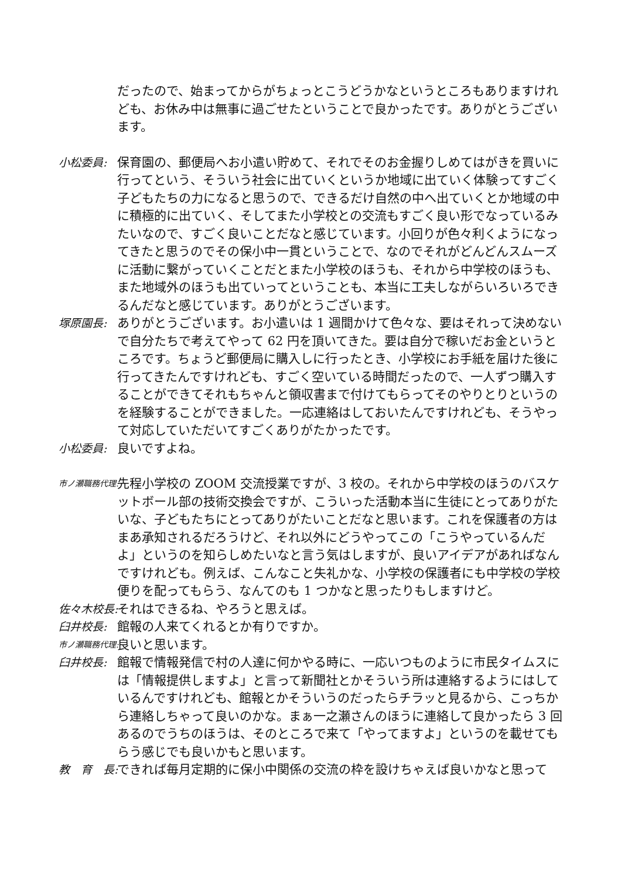だったので、始まってからがちょっとこうどうかなというところもありますけれども、お休み中は無事に過ごせたということで良かったです。ありがとうございます。
小松委員: 保育園の、郵便局へお小遣い貯めて、それでそのお金握りしめてはがきを買いに行ってという、そういう社会に出ていくというか地域に出ていく体験ってすごく子どもたちの力になると思うので、できるだけ自然の中へ出ていくとか地域の中に積極的に出ていく、そしてまた小学校との交流もすごく良い形でなっているみたいなので、すごく良いことだなと感じています。小回りが色々利くようになってきたと思うのでその保小中一貫ということで、なのでそれがどんどんスムーズに活動に繋がっていくことだとまた小学校のほうも、それから中学校のほうも、また地域外のほうも出ていってということも、本当に工夫しながらいろいろできるんだなと感じています。ありがとうございます。
塚原園長: ありがとうございます。お小遣いは 1 週間かけて色々な、要はそれって決めないで自分たちで考えてやって 62 円を頂いてきた。要は自分で稼いだお金というところです。ちょうど郵便局に購入しに行ったとき、小学校にお手紙を届けた後に行ってきたんですけれども、すごく空いている時間だったので、一人ずつ購入することができてそれもちゃんと領収書まで付けてもらってそのやりとりというのを経験することができました。一応連絡はしておいたんですけれども、そうやって対応していただいてすごくありがたかったです。
小松委員: 良いですよね。
市ノ瀬職務代理:
先程小学校の ZOOM 交流授業ですが、3 校の。それから中学校のほうのバスケットボール部の技術交換会ですが、こういった活動本当に生徒にとってありがたいな、子どもたちにとってありがたいことだなと思います。これを保護者の方はまあ承知されるだろうけど、それ以外にどうやってこの「こうやっているんだよ」というのを知らしめたいなと言う気はしますが、良いアイデアがあればなんですけれども。例えば、こんなこと失礼かな、小学校の保護者にも中学校の学校便りを配ってもらう、なんてのも 1 つかなと思ったりもしますけど。
佐々木校長: それはできるね、やろうと思えば。
臼井校長: 館報の人来てくれるとか有りですか。
市ノ瀬職務代理:
良いと思います。
臼井校長: 館報で情報発信で村の人達に何かやる時に、一応いつものように市民タイムスには「情報提供しますよ」と言って新聞社とかそういう所は連絡するようにはしているんですけれども、館報とかそういうのだったらチラッと見るから、こっちから連絡しちゃって良いのかな。まぁ一之瀬さんのほうに連絡して良かったら 3 回あるのでうちのほうは、そのところで来て「やってますよ」というのを載せてもらう感じでも良いかもと思います。
教　育　長: できれば毎月定期的に保小中関係の交流の枠を設けちゃえば良いかなと思って